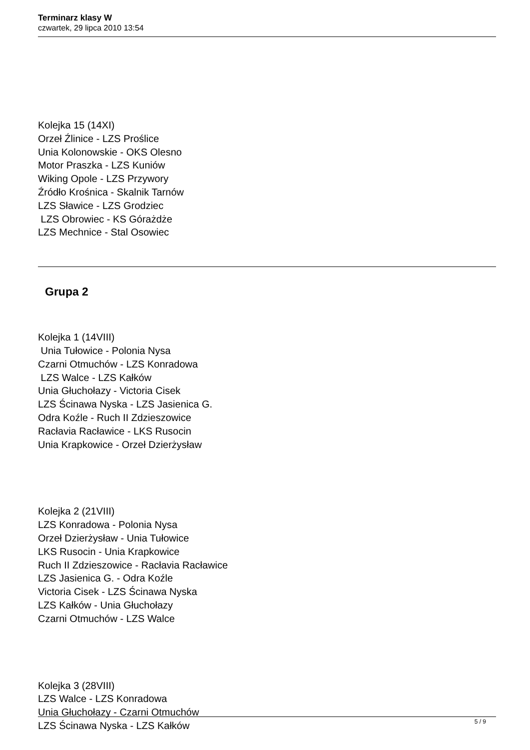Terminarz klasy W
czwartek, 29 lipca 2010 13:54
Kolejka 15 (14XI)
Orzeł Źlinice - LZS Proślice
Unia Kolonowskie - OKS Olesno
Motor Praszka - LZS Kuniów
Wiking Opole - LZS Przywory
Źródło Krośnica - Skalnik Tarnów
LZS Sławice - LZS Grodziec
LZS Obrowiec - KS Górażdże
LZS Mechnice - Stal Osowiec
Grupa 2
Kolejka 1 (14VIII)
Unia Tułowice - Polonia Nysa
Czarni Otmuchów - LZS Konradowa
LZS Walce - LZS Kałków
Unia Głuchołazy - Victoria Cisek
LZS Ścinawa Nyska - LZS Jasienica G.
Odra Koźle - Ruch II Zdzieszowice
Racłavia Racławice - LKS Rusocin
Unia Krapkowice - Orzeł Dzierżysław
Kolejka 2 (21VIII)
LZS Konradowa - Polonia Nysa
Orzeł Dzierżysław - Unia Tułowice
LKS Rusocin - Unia Krapkowice
Ruch II Zdzieszowice - Racłavia Racławice
LZS Jasienica G. - Odra Koźle
Victoria Cisek - LZS Ścinawa Nyska
LZS Kałków - Unia Głuchołazy
Czarni Otmuchów - LZS Walce
Kolejka 3 (28VIII)
LZS Walce - LZS Konradowa
Unia Głuchołazy - Czarni Otmuchów
LZS Ścinawa Nyska - LZS Kałków
5 / 9